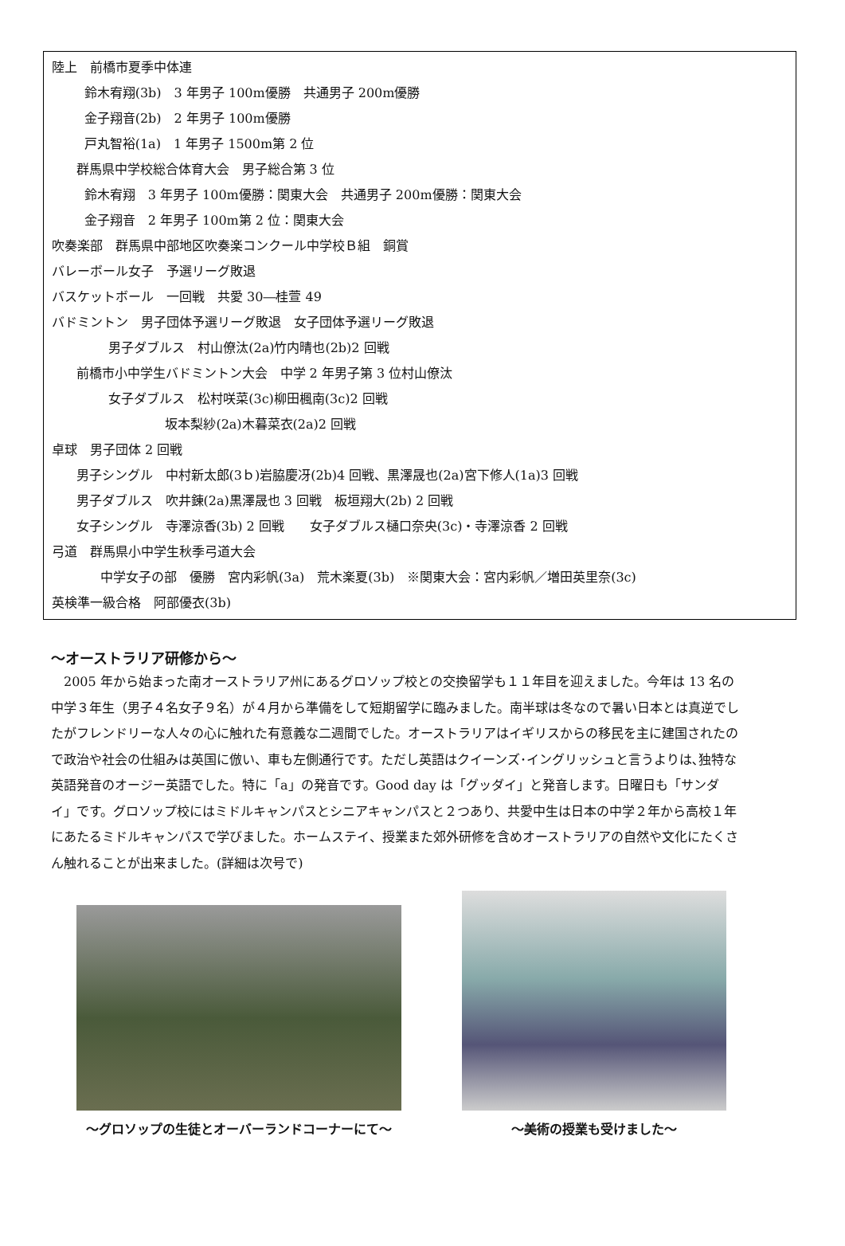陸上　前橋市夏季中体連
鈴木宥翔(3b)　3 年男子 100m優勝　共通男子 200m優勝
金子翔音(2b)　2 年男子 100m優勝
戸丸智裕(1a)　1 年男子 1500m第 2 位
群馬県中学校総合体育大会　男子総合第 3 位
鈴木宥翔　3 年男子 100m優勝：関東大会　共通男子 200m優勝：関東大会
金子翔音　2 年男子 100m第 2 位：関東大会
吹奏楽部　群馬県中部地区吹奏楽コンクール中学校Ｂ組　銅賞
バレーボール女子　予選リーグ敗退
バスケットボール　一回戦　共愛 30―桂萱 49
バドミントン　男子団体予選リーグ敗退　女子団体予選リーグ敗退
男子ダブルス　村山僚汰(2a)竹内晴也(2b)2 回戦
前橋市小中学生バドミントン大会　中学 2 年男子第 3 位村山僚汰
女子ダブルス　松村咲菜(3c)柳田楓南(3c)2 回戦
坂本梨紗(2a)木暮菜衣(2a)2 回戦
卓球　男子団体 2 回戦
男子シングル　中村新太郎(3ｂ)岩脇慶冴(2b)4 回戦、黒澤晟也(2a)宮下修人(1a)3 回戦
男子ダブルス　吹井錬(2a)黒澤晟也 3 回戦　板垣翔大(2b) 2 回戦
女子シングル　寺澤涼香(3b) 2 回戦　　女子ダブルス樋口奈央(3c)・寺澤涼香 2 回戦
弓道　群馬県小中学生秋季弓道大会
中学女子の部　優勝　宮内彩帆(3a)　荒木楽夏(3b)　※関東大会：宮内彩帆／増田英里奈(3c)
英検準一級合格　阿部優衣(3b)
～オーストラリア研修から～
　2005 年から始まった南オーストラリア州にあるグロソップ校との交換留学も１１年目を迎えました。今年は 13 名の中学３年生（男子４名女子９名）が４月から準備をして短期留学に臨みました。南半球は冬なので暑い日本とは真逆でしたがフレンドリーな人々の心に触れた有意義な二週間でした。オーストラリアはイギリスからの移民を主に建国されたので政治や社会の仕組みは英国に倣い、車も左側通行です。ただし英語はクイーンズ･イングリッシュと言うよりは､独特な英語発音のオージー英語でした。特に「a」の発音です。Good day は「グッダイ」と発音します。日曜日も「サンダイ」です。グロソップ校にはミドルキャンパスとシニアキャンパスと２つあり、共愛中生は日本の中学２年から高校１年にあたるミドルキャンパスで学びました。ホームステイ、授業また郊外研修を含めオーストラリアの自然や文化にたくさん触れることが出来ました。(詳細は次号で)
～グロソップの生徒とオーバーランドコーナーにて～
～美術の授業も受けました～